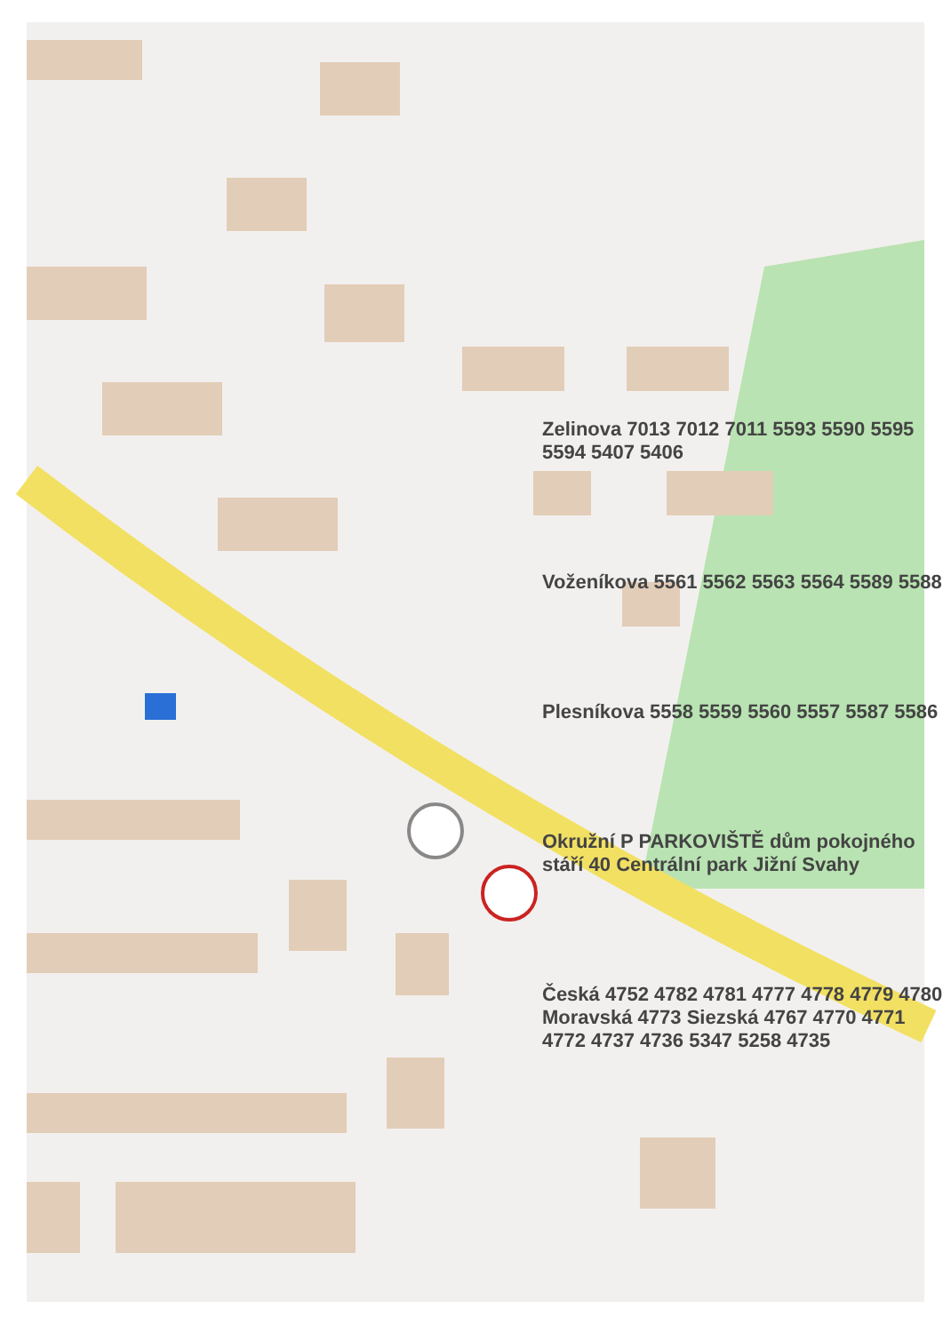Zelinova 7013 7012 7011 5593 5590 5595 5594 5407 5406
Voženíkova 5561 5562 5563 5564 5589 5588
Plesníkova 5558 5559 5560 5557 5587 5586
Okružní P PARKOVIŠTĚ dům pokojného stáří 40 Centrální park Jižní Svahy
Česká 4752 4782 4781 4777 4778 4779 4780 Moravská 4773 Siezská 4767 4770 4771 4772 4737 4736 5347 5258 4735